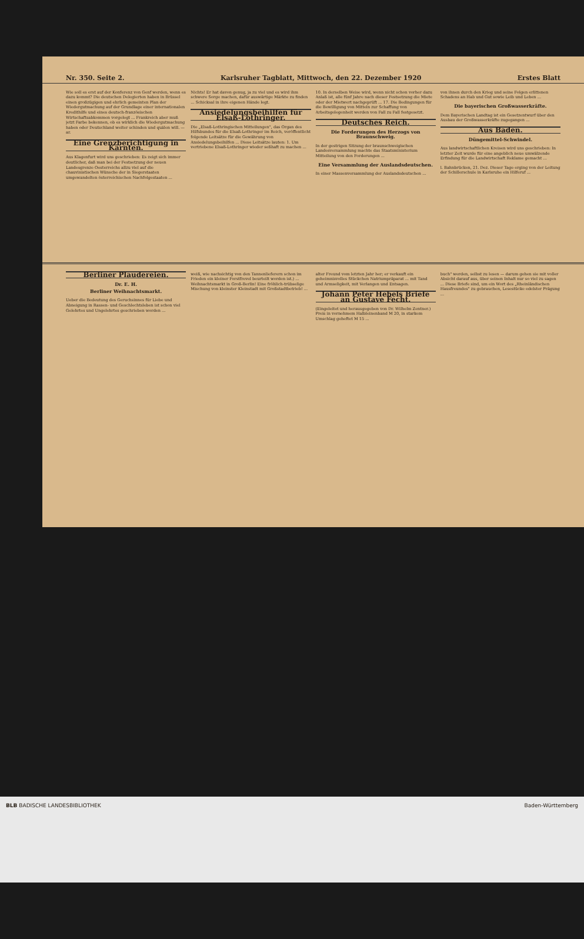Nr. 350. Seite 2. Karlsruher Tagblatt, Mittwoch, den 22. Dezember 1920 Erstes Blatt
Wie soll es erst auf der Konferenz von Genf werden, wenn es dazu kommt? Die deutschen Delegierten haben in Brüssel einen großzügigen und ehrlich gemeinten Plan der Wiedergutmachung auf der Grundlage einer internationalen Kredithilfe und eines deutsch-französischen Wirtschaftsabkommen vorgelegt ... Frankreich aber muß jetzt Farbe bekennen, ob es wirklich die Wiedergutmachung haben oder Deutschland weiter schinden und quälen will. —ar.
Eine Grenzberichtigung in Kärnten.
Aus Klagenfurt wird uns geschrieben: Es zeigt sich immer deutlicher, daß man bei der Festsetzung der neuen Landesgrenze Oesterreichs allzu viel auf die chauvinistischen Wünsche der in Siegerstaaten umgewandelten österreichischen Nachfolgestaaten ...
Nichts! Er hat davon genug, ja zu viel und es wird ihm schwere Sorge machen, dafür auswärtige Märkte zu finden ... Schicksal in ihre eigenen Hände legt.
Ansiedelungsbeihilfen für Elsaß-Lothringer.
Die „Elsaß-Lothringischen Mitteilungen", das Organ des Hilfsbundes für die Elsaß-Lothringer im Reich, veröffentlicht folgende Leitsätze für die Gewährung von Ansiedelungsbeihilfen ... Diese Leitsätze lauten: 1. Um vertriebene Elsaß-Lothringer wieder seßhaft zu machen ...
10. In derselben Weise wird, wenn nicht schon vorher dazu Anlaß ist, alle fünf Jahre nach dieser Festsetzung die Miete oder der Mietwert nachgeprüft ... 17. Die Bedingungen für die Bewilligung von Mitteln zur Schaffung von Arbeitsgelegenheit werden von Fall zu Fall festgesetzt.
Deutsches Reich.
Die Forderungen des Herzogs von Braunschweig.
In der gestrigen Sitzung der braunschweigischen Landesversammlung machte das Staatsministerium Mitteilung von den Forderungen ...
Eine Versammlung der Auslandsdeutschen.
In einer Massenversammlung der Auslandsdeutschen ...
von ihnen durch den Krieg und seine Folgen erlittenen Schadens an Hab und Gut sowie Leib und Leben ...
Die bayerischen Großwasserkräfte.
Dem Bayerischen Landtag ist ein Gesetzentwurf über den Ausbau der Großwasserkräfte zugegangen ...
Aus Baden.
Düngemittel-Schwindel.
Aus landwirtschaftlichen Kreisen wird uns geschrieben: In letzter Zeit wurde für eine angeblich neue umwälzende Erfindung für die Landwirtschaft Reklame gemacht ...
l. Bahnbrücken, 21. Dez. Dieser Tage erging von der Leitung der Schillerschule in Karlsruhe ein Hilferuf ...
Berliner Plaudereien.
Dr. E. H.
Berliner Weihnachtsmarkt.
Ueber die Bedeutung des Geruchsinnes für Liebe und Abneigung in Rassen- und Geschlechtsleben ist schon viel Gelehrtes und Ungelehrtes geschrieben worden ...
weiß, wie nachsichtig von den Tannenlieferern schon im Frieden ein kleiner Forstfrevel beurteilt worden ist.) ... Weihnachtsmarkt in Groß-Berlin! Eine fröhlich-trübselige Mischung von kleinster Kleinstadt mit Großstadtbetrieb! ...
alter Freund vom letzten Jahr her; er verkauft ein geheimnisvolles Stückchen Natriumpräparat ... mit Tand und Armseligkeit, mit Verlangen und Entsagen.
Johann Peter Hebels Briefe an Gustave Fecht.
(Eingeleitet und herausgegeben von Dr. Wilhelm Zentner.) Preis in vornehmem Halbleinenband M 20, in starkem Umschlag geheftet M 15 ...
buch" werden, selbst zu lesen — darum gehen sie mit voller Absicht darauf aus, über seinen Inhalt nur so viel zu sagen ... Diese Briefe sind, um ein Wort des „Rheinländischen Hausfreundes" zu gebrauchen, Lesestücke edelster Prägung ...
BLB BADISCHE LANDESBIBLIOTHEK Baden-Württemberg